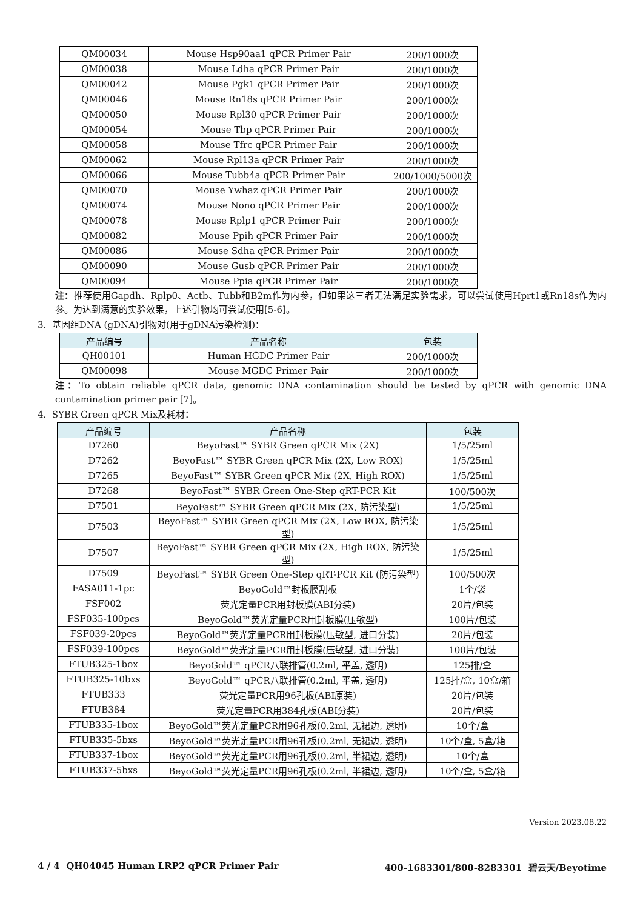| QM00034 | Mouse Hsp90aa1 qPCR Primer Pair | 200/1000次 |
| QM00038 | Mouse Ldha qPCR Primer Pair | 200/1000次 |
| QM00042 | Mouse Pgk1 qPCR Primer Pair | 200/1000次 |
| QM00046 | Mouse Rn18s qPCR Primer Pair | 200/1000次 |
| QM00050 | Mouse Rpl30 qPCR Primer Pair | 200/1000次 |
| QM00054 | Mouse Tbp qPCR Primer Pair | 200/1000次 |
| QM00058 | Mouse Tfrc qPCR Primer Pair | 200/1000次 |
| QM00062 | Mouse Rpl13a qPCR Primer Pair | 200/1000次 |
| QM00066 | Mouse Tubb4a qPCR Primer Pair | 200/1000/5000次 |
| QM00070 | Mouse Ywhaz qPCR Primer Pair | 200/1000次 |
| QM00074 | Mouse Nono qPCR Primer Pair | 200/1000次 |
| QM00078 | Mouse Rplp1 qPCR Primer Pair | 200/1000次 |
| QM00082 | Mouse Ppih qPCR Primer Pair | 200/1000次 |
| QM00086 | Mouse Sdha qPCR Primer Pair | 200/1000次 |
| QM00090 | Mouse Gusb qPCR Primer Pair | 200/1000次 |
| QM00094 | Mouse Ppia qPCR Primer Pair | 200/1000次 |
注：推荐使用Gapdh、Rplp0、Actb、Tubb和B2m作为内参，但如果这三者无法满足实验需求，可以尝试使用Hprt1或Rn18s作为内参。为达到满意的实验效果，上述引物均可尝试使用[5-6]。
3. 基因组DNA (gDNA)引物对(用于gDNA污染检测)：
| 产品编号 | 产品名称 | 包装 |
| --- | --- | --- |
| QH00101 | Human HGDC Primer Pair | 200/1000次 |
| QM00098 | Mouse MGDC Primer Pair | 200/1000次 |
注：To obtain reliable qPCR data, genomic DNA contamination should be tested by qPCR with genomic DNA contamination primer pair [7]。
4. SYBR Green qPCR Mix及耗材：
| 产品编号 | 产品名称 | 包装 |
| --- | --- | --- |
| D7260 | BeyoFast™ SYBR Green qPCR Mix (2X) | 1/5/25ml |
| D7262 | BeyoFast™ SYBR Green qPCR Mix (2X, Low ROX) | 1/5/25ml |
| D7265 | BeyoFast™ SYBR Green qPCR Mix (2X, High ROX) | 1/5/25ml |
| D7268 | BeyoFast™ SYBR Green One-Step qRT-PCR Kit | 100/500次 |
| D7501 | BeyoFast™ SYBR Green qPCR Mix (2X, 防污染型) | 1/5/25ml |
| D7503 | BeyoFast™ SYBR Green qPCR Mix (2X, Low ROX, 防污染型) | 1/5/25ml |
| D7507 | BeyoFast™ SYBR Green qPCR Mix (2X, High ROX, 防污染型) | 1/5/25ml |
| D7509 | BeyoFast™ SYBR Green One-Step qRT-PCR Kit (防污染型) | 100/500次 |
| FASA011-1pc | BeyoGold™封板膜刮板 | 1个/袋 |
| FSF002 | 荧光定量PCR用封板膜(ABI分装) | 20片/包装 |
| FSF035-100pcs | BeyoGold™荧光定量PCR用封板膜(压敏型) | 100片/包装 |
| FSF039-20pcs | BeyoGold™荧光定量PCR用封板膜(压敏型, 进口分装) | 20片/包装 |
| FSF039-100pcs | BeyoGold™荧光定量PCR用封板膜(压敏型, 进口分装) | 100片/包装 |
| FTUB325-1box | BeyoGold™ qPCR八联排管(0.2ml, 平盖, 透明) | 125排/盒 |
| FTUB325-10bxs | BeyoGold™ qPCR八联排管(0.2ml, 平盖, 透明) | 125排/盒, 10盒/箱 |
| FTUB333 | 荧光定量PCR用96孔板(ABI原装) | 20片/包装 |
| FTUB384 | 荧光定量PCR用384孔板(ABI分装) | 20片/包装 |
| FTUB335-1box | BeyoGold™荧光定量PCR用96孔板(0.2ml, 无裙边, 透明) | 10个/盒 |
| FTUB335-5bxs | BeyoGold™荧光定量PCR用96孔板(0.2ml, 无裙边, 透明) | 10个/盒, 5盒/箱 |
| FTUB337-1box | BeyoGold™荧光定量PCR用96孔板(0.2ml, 半裙边, 透明) | 10个/盒 |
| FTUB337-5bxs | BeyoGold™荧光定量PCR用96孔板(0.2ml, 半裙边, 透明) | 10个/盒, 5盒/箱 |
Version 2023.08.22
4 / 4 QH04045 Human LRP2 qPCR Primer Pair 400-1683301/800-8283301 碧云天/Beyotime